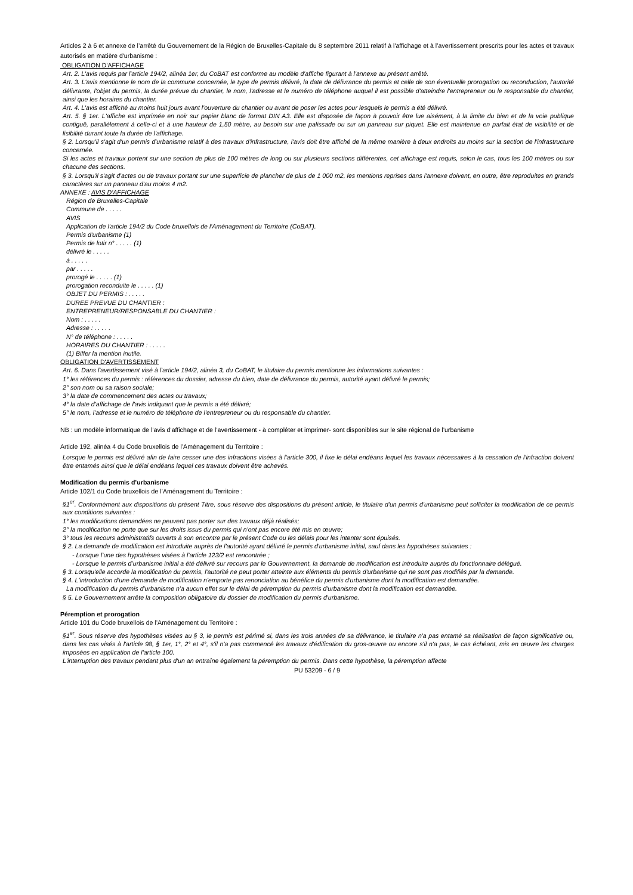Articles 2 à 6 et annexe de l’arrêté du Gouvernement de la Région de Bruxelles-Capitale du 8 septembre 2011 relatif à l'affichage et à l’avertissement prescrits pour les actes et travaux autorisés en matière d'urbanisme :
OBLIGATION D'AFFICHAGE
Art. 2. L'avis requis par l'article 194/2, alinéa 1er, du CoBAT est conforme au modèle d'affiche figurant à l'annexe au présent arrêté.
Art. 3. L'avis mentionne le nom de la commune concernée, le type de permis délivré, la date de délivrance du permis et celle de son éventuelle prorogation ou reconduction, l'autorité délivrante, l'objet du permis, la durée prévue du chantier, le nom, l'adresse et le numéro de téléphone auquel il est possible d'atteindre l'entrepreneur ou le responsable du chantier, ainsi que les horaires du chantier.
Art. 4. L'avis est affiché au moins huit jours avant l'ouverture du chantier ou avant de poser les actes pour lesquels le permis a été délivré.
Art. 5. § 1er. L'affiche est imprimée en noir sur papier blanc de format DIN A3. Elle est disposée de façon à pouvoir être lue aisément, à la limite du bien et de la voie publique contiguë, parallèlement à celle-ci et à une hauteur de 1,50 mètre, au besoin sur une palissade ou sur un panneau sur piquet. Elle est maintenue en parfait état de visibilité et de lisibilité durant toute la durée de l'affichage.
§ 2. Lorsqu'il s'agit d'un permis d'urbanisme relatif à des travaux d'infrastructure, l'avis doit être affiché de la même manière à deux endroits au moins sur la section de l'infrastructure concernée.
Si les actes et travaux portent sur une section de plus de 100 mètres de long ou sur plusieurs sections différentes, cet affichage est requis, selon le cas, tous les 100 mètres ou sur chacune des sections.
§ 3. Lorsqu'il s'agit d'actes ou de travaux portant sur une superficie de plancher de plus de 1 000 m2, les mentions reprises dans l'annexe doivent, en outre, être reproduites en grands caractères sur un panneau d'au moins 4 m2.
ANNEXE : AVIS D'AFFICHAGE
Région de Bruxelles-Capitale
Commune de . . . . .
AVIS
Application de l'article 194/2 du Code bruxellois de l'Aménagement du Territoire (CoBAT).
Permis d'urbanisme (1)
Permis de lotir n° . . . . . (1)
délivré le . . . . .
à . . . . .
par . . . . .
prorogé le . . . . . (1)
prorogation reconduite le . . . . . (1)
OBJET DU PERMIS : . . . . .
DUREE PREVUE DU CHANTIER :
ENTREPRENEUR/RESPONSABLE DU CHANTIER :
Nom : . . . . .
Adresse : . . . . .
N° de téléphone : . . . . .
HORAIRES DU CHANTIER : . . . . .
(1) Biffer la mention inutile.
OBLIGATION D'AVERTISSEMENT
Art. 6. Dans l'avertissement visé à l'article 194/2, alinéa 3, du CoBAT, le titulaire du permis mentionne les informations suivantes :
1° les références du permis : références du dossier, adresse du bien, date de délivrance du permis, autorité ayant délivré le permis;
2° son nom ou sa raison sociale;
3° la date de commencement des actes ou travaux;
4° la date d'affichage de l'avis indiquant que le permis a été délivré;
5° le nom, l'adresse et le numéro de téléphone de l'entrepreneur ou du responsable du chantier.
NB : un modèle informatique de l’avis d’affichage et de l’avertissement - à compléter et imprimer- sont disponibles sur le site régional de l’urbanisme
Article 192, alinéa 4 du Code bruxellois de l’Aménagement du Territoire :
Lorsque le permis est délivré afin de faire cesser une des infractions visées à l'article 300, il fixe le délai endéans lequel les travaux nécessaires à la cessation de l'infraction doivent être entamés ainsi que le délai endéans lequel ces travaux doivent être achevés.
Modification du permis d’urbanisme
Article 102/1 du Code bruxellois de l’Aménagement du Territoire :
§1<sup>er</sup>. Conformément aux dispositions du présent Titre, sous réserve des dispositions du présent article, le titulaire d'un permis d'urbanisme peut solliciter la modification de ce permis aux conditions suivantes :
1° les modifications demandées ne peuvent pas porter sur des travaux déjà réalisés;
2° la modification ne porte que sur les droits issus du permis qui n'ont pas encore été mis en œuvre;
3° tous les recours administratifs ouverts à son encontre par le présent Code ou les délais pour les intenter sont épuisés.
§ 2. La demande de modification est introduite auprès de l'autorité ayant délivré le permis d'urbanisme initial, sauf dans les hypothèses suivantes :
- Lorsque l’une des hypothèses visées à l’article 123/2 est rencontrée ;
- Lorsque le permis d’urbanisme initial a été délivré sur recours par le Gouvernement, la demande de modification est introduite auprès du fonctionnaire délégué.
§ 3. Lorsqu'elle accorde la modification du permis, l'autorité ne peut porter atteinte aux éléments du permis d'urbanisme qui ne sont pas modifiés par la demande.
§ 4. L'introduction d'une demande de modification n'emporte pas renonciation au bénéfice du permis d'urbanisme dont la modification est demandée.
La modification du permis d'urbanisme n'a aucun effet sur le délai de péremption du permis d'urbanisme dont la modification est demandée.
§ 5. Le Gouvernement arrête la composition obligatoire du dossier de modification du permis d'urbanisme.
Péremption et prorogation
Article 101 du Code bruxellois de l’Aménagement du Territoire :
§1<sup>er</sup>. Sous réserve des hypothèses visées au § 3, le permis est périmé si, dans les trois années de sa délivrance, le titulaire n'a pas entamé sa réalisation de façon significative ou, dans les cas visés à l'article 98, § 1er, 1°, 2° et 4°, s'il n'a pas commencé les travaux d'édification du gros-œuvre ou encore s'il n'a pas, le cas échéant, mis en œuvre les charges imposées en application de l'article 100.
L'interruption des travaux pendant plus d'un an entraîne également la péremption du permis. Dans cette hypothèse, la péremption affecte
PU 53209 - 6 / 9